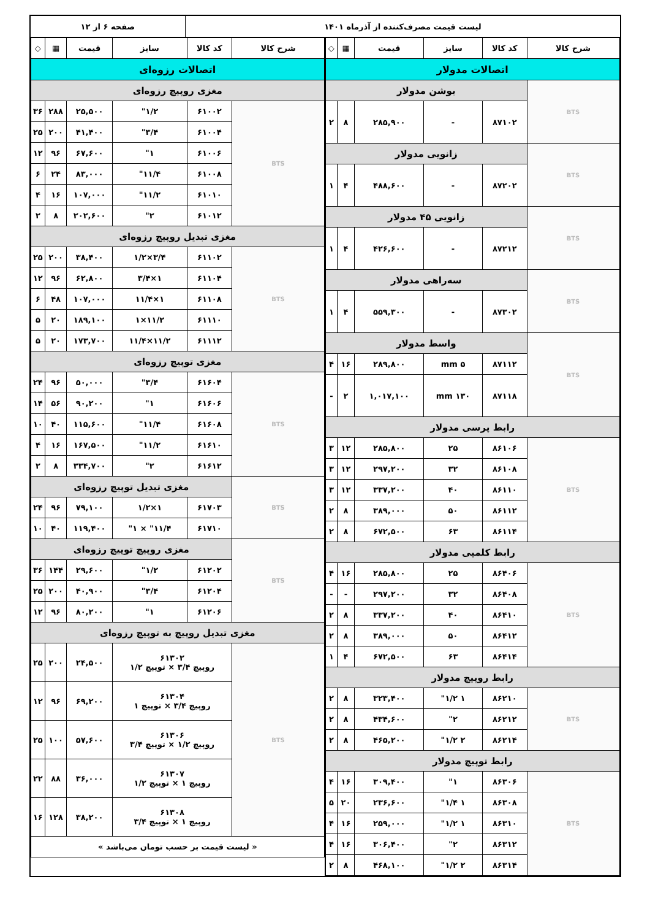لیست قیمت مصرف‌کننده از آذرماه ۱۴۰۱
صفحه ۶ از ۱۲
| شرح کالا | کد کالا | سایز | قیمت | ▦ | ◇ |
| --- | --- | --- | --- | --- | --- |
| اتصالات مدولار | | | | | |
| BTS | بوشن مدولار | | | | |
| | ۸۷۱۰۲ | - | ۲۸۵,۹۰۰ | ۸ | ۲ |
| BTS | زانویی مدولار | | | | |
| | ۸۷۲۰۲ | - | ۴۸۸,۶۰۰ | ۴ | ۱ |
| BTS | زانویی ۴۵ مدولار | | | | |
| | ۸۷۲۱۲ | - | ۴۲۶,۶۰۰ | ۴ | ۱ |
| BTS | سه‌راهی مدولار | | | | |
| | ۸۷۳۰۲ | - | ۵۵۹,۳۰۰ | ۴ | ۱ |
| BTS | واسط مدولار | | | | |
| | ۸۷۱۱۲ | ۵ mm | ۲۸۹,۸۰۰ | ۱۶ | ۴ |
| | ۸۷۱۱۸ | ۱۳۰ mm | ۱,۰۱۷,۱۰۰ | ۲ | - |
| رابط پرسی مدولار | | | | | |
| BTS | ۸۶۱۰۶ | ۲۵ | ۲۸۵,۸۰۰ | ۱۲ | ۳ |
| | ۸۶۱۰۸ | ۳۲ | ۲۹۷,۲۰۰ | ۱۲ | ۳ |
| | ۸۶۱۱۰ | ۴۰ | ۳۳۷,۲۰۰ | ۱۲ | ۳ |
| | ۸۶۱۱۲ | ۵۰ | ۳۸۹,۰۰۰ | ۸ | ۲ |
| | ۸۶۱۱۴ | ۶۳ | ۶۷۲,۵۰۰ | ۸ | ۲ |
| رابط کلمپی مدولار | | | | | |
| BTS | ۸۶۴۰۶ | ۲۵ | ۲۸۵,۸۰۰ | ۱۶ | ۴ |
| | ۸۶۴۰۸ | ۳۲ | ۲۹۷,۲۰۰ | - | - |
| | ۸۶۴۱۰ | ۴۰ | ۳۳۷,۲۰۰ | ۸ | ۲ |
| | ۸۶۴۱۲ | ۵۰ | ۳۸۹,۰۰۰ | ۸ | ۲ |
| | ۸۶۴۱۴ | ۶۳ | ۶۷۲,۵۰۰ | ۴ | ۱ |
| رابط روپیچ مدولار | | | | | |
| BTS | ۸۶۲۱۰ | ۱ ۱/۲" | ۳۲۳,۴۰۰ | ۸ | ۲ |
| | ۸۶۲۱۲ | ۲" | ۴۳۴,۶۰۰ | ۸ | ۲ |
| | ۸۶۲۱۴ | ۲ ۱/۲" | ۴۶۵,۲۰۰ | ۸ | ۲ |
| رابط توپیچ مدولار | | | | | |
| BTS | ۸۶۳۰۶ | ۱" | ۳۰۹,۴۰۰ | ۱۶ | ۴ |
| | ۸۶۳۰۸ | ۱ ۱/۴" | ۲۳۶,۶۰۰ | ۲۰ | ۵ |
| | ۸۶۳۱۰ | ۱ ۱/۲" | ۲۵۹,۰۰۰ | ۱۶ | ۴ |
| | ۸۶۳۱۲ | ۲" | ۳۰۶,۴۰۰ | ۱۶ | ۴ |
| | ۸۶۳۱۴ | ۲ ۱/۲" | ۴۶۸,۱۰۰ | ۸ | ۲ |
| شرح کالا | کد کالا | سایز | قیمت | ▦ | ◇ |
| --- | --- | --- | --- | --- | --- |
| اتصالات رزوه‌ای | | | | | |
| مغزی روپیچ رزوه‌ای | | | | | |
| BTS | ۶۱۰۰۲ | ۱/۲" | ۲۵,۵۰۰ | ۲۸۸ | ۳۶ |
| | ۶۱۰۰۴ | ۳/۴" | ۴۱,۴۰۰ | ۲۰۰ | ۲۵ |
| | ۶۱۰۰۶ | ۱" | ۶۷,۶۰۰ | ۹۶ | ۱۲ |
| | ۶۱۰۰۸ | ۱۱/۴" | ۸۳,۰۰۰ | ۲۴ | ۶ |
| | ۶۱۰۱۰ | ۱۱/۲" | ۱۰۷,۰۰۰ | ۱۶ | ۴ |
| | ۶۱۰۱۲ | ۲" | ۲۰۲,۶۰۰ | ۸ | ۲ |
| مغزی تبدیل روپیچ رزوه‌ای | | | | | |
| BTS | ۶۱۱۰۲ | ۳/۴×۱/۲ | ۳۸,۴۰۰ | ۲۰۰ | ۲۵ |
| | ۶۱۱۰۴ | ۱×۳/۴ | ۶۲,۸۰۰ | ۹۶ | ۱۲ |
| | ۶۱۱۰۸ | ۱×۱۱/۴ | ۱۰۷,۰۰۰ | ۴۸ | ۶ |
| | ۶۱۱۱۰ | ۱۱/۲×۱ | ۱۸۹,۱۰۰ | ۲۰ | ۵ |
| | ۶۱۱۱۲ | ۱۱/۲×۱۱/۴ | ۱۷۳,۷۰۰ | ۲۰ | ۵ |
| مغزی توپیچ رزوه‌ای | | | | | |
| BTS | ۶۱۶۰۴ | ۳/۴" | ۵۰,۰۰۰ | ۹۶ | ۲۴ |
| | ۶۱۶۰۶ | ۱" | ۹۰,۲۰۰ | ۵۶ | ۱۴ |
| | ۶۱۶۰۸ | ۱۱/۴" | ۱۱۵,۶۰۰ | ۴۰ | ۱۰ |
| | ۶۱۶۱۰ | ۱۱/۲" | ۱۶۷,۵۰۰ | ۱۶ | ۴ |
| | ۶۱۶۱۲ | ۲" | ۳۳۴,۷۰۰ | ۸ | ۲ |
| BTS | مغزی تبدیل توپیچ رزوه‌ای | | | | |
| | ۶۱۷۰۳ | ۱×۱/۲ | ۷۹,۱۰۰ | ۹۶ | ۲۴ |
| | ۶۱۷۱۰ | ۱۱/۴" × ۱" | ۱۱۹,۴۰۰ | ۴۰ | ۱۰ |
| BTS | مغزی روپیچ توپیچ رزوه‌ای | | | | |
| | ۶۱۲۰۲ | ۱/۲" | ۲۹,۶۰۰ | ۱۴۴ | ۳۶ |
| | ۶۱۲۰۴ | ۳/۴" | ۴۰,۹۰۰ | ۲۰۰ | ۲۵ |
| | ۶۱۲۰۶ | ۱" | ۸۰,۲۰۰ | ۹۶ | ۱۲ |
| مغزی تبدیل روپیچ به توپیچ رزوه‌ای | | | | | |
| BTS | ۶۱۳۰۲ روپیچ ۳/۴ × توپیچ ۱/۲ | | ۲۴,۵۰۰ | ۲۰۰ | ۲۵ |
| | ۶۱۳۰۴ روپیچ ۳/۴ × توپیچ ۱ | | ۶۹,۲۰۰ | ۹۶ | ۱۲ |
| | ۶۱۳۰۶ روپیچ ۱/۲ × توپیچ ۳/۴ | | ۵۷,۶۰۰ | ۱۰۰ | ۲۵ |
| | ۶۱۳۰۷ روپیچ ۱ × توپیچ ۱/۲ | | ۳۶,۰۰۰ | ۸۸ | ۲۲ |
| | ۶۱۳۰۸ روپیچ ۱ × توپیچ ۳/۴ | | ۳۸,۲۰۰ | ۱۲۸ | ۱۶ |
| « لیست قیمت بر حسب تومان می‌باشد » | | | | | |